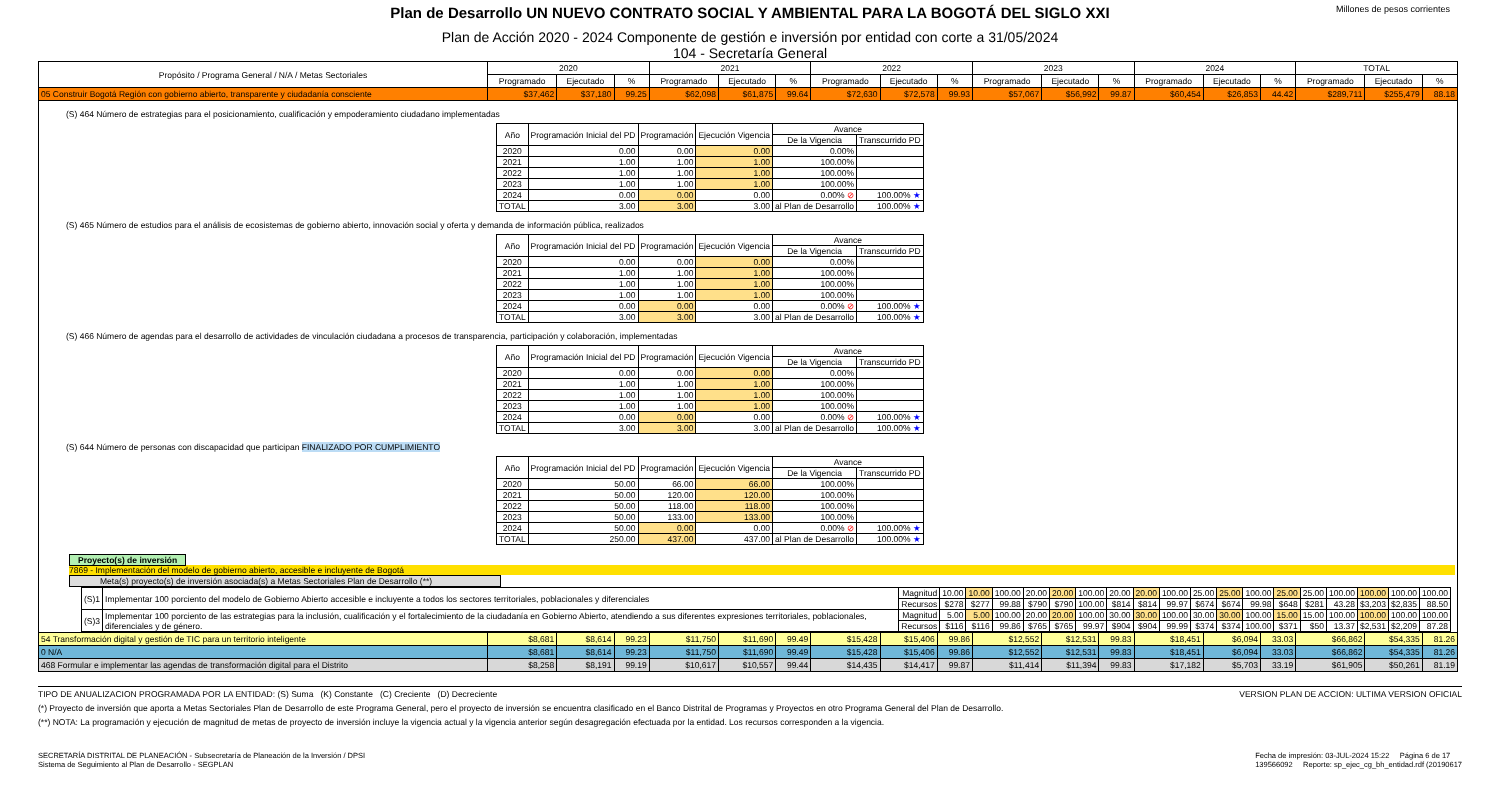Plan de Desarrollo UN NUEVO CONTRATO SOCIAL Y AMBIENTAL PARA LA BOGOTÁ DEL SIGLO XXI
Millones de pesos corrientes
Plan de Acción 2020 - 2024 Componente de gestión e inversión por entidad con corte a 31/05/2024
104 - Secretaría General
| Propósito / Programa General / N/A / Metas Sectoriales | 2020 | | | 2021 | | | 2022 | | | 2023 | | | 2024 | | | TOTAL | | |
| --- | --- | --- | --- | --- | --- | --- | --- | --- | --- | --- | --- | --- | --- | --- | --- | --- | --- | --- |
| | Programado | Ejecutado | % | Programado | Ejecutado | % | Programado | Ejecutado | % | Programado | Ejecutado | % | Programado | Ejecutado | % | Programado | Ejecutado | % |
| 05 Construir Bogotá Región con gobierno abierto, transparente y ciudadanía consciente | $37,462 | $37,180 | 99.25 | $62,098 | $61,875 | 99.64 | $72,630 | $72,578 | 99.93 | $57,067 | $56,992 | 99.87 | $60,454 | $26,853 | 44.42 | $289,711 | $255,479 | 88.18 |
| (S) 464 Número de estrategias para el posicionamiento, cualificación y empoderamiento ciudadano implementadas / Año / Programación Inicial del PD / Programación / Ejecución Vigencia / Avance / / / / / / / De la Vigencia / Transcurrido PD / / 2020 / 0.00 / 0.00 / 0.00 / 0.00% / / / 2021 / 1.00 / 1.00 / 1.00 / 100.00% / / / 2022 / 1.00 / 1.00 / 1.00 / 100.00% / / / 2023 / 1.00 / 1.00 / 1.00 / 100.00% / / / 2024 / 0.00 / 0.00 / 0.00 / 0.00% ⊘ / 100.00% ★ / / TOTAL / 3.00 / 3.00 / 3.00 / al Plan de Desarrollo / 100.00% ★ / (S) 465 Número de estudios para el análisis de ecosistemas de gobierno abierto, innovación social y oferta y demanda de información pública, realizados / Año / Programación Inicial del PD / Programación / Ejecución Vigencia / Avance / / / / / / / De la Vigencia / Transcurrido PD / / 2020 / 0.00 / 0.00 / 0.00 / 0.00% / / / 2021 / 1.00 / 1.00 / 1.00 / 100.00% / / / 2022 / 1.00 / 1.00 / 1.00 / 100.00% / / / 2023 / 1.00 / 1.00 / 1.00 / 100.00% / / / 2024 / 0.00 / 0.00 / 0.00 / 0.00% ⊘ / 100.00% ★ / / TOTAL / 3.00 / 3.00 / 3.00 / al Plan de Desarrollo / 100.00% ★ / (S) 466 Número de agendas para el desarrollo de actividades de vinculación ciudadana a procesos de transparencia, participación y colaboración, implementadas / Año / Programación Inicial del PD / Programación / Ejecución Vigencia / Avance / / / / / / / De la Vigencia / Transcurrido PD / / 2020 / 0.00 / 0.00 / 0.00 / 0.00% / / / 2021 / 1.00 / 1.00 / 1.00 / 100.00% / / / 2022 / 1.00 / 1.00 / 1.00 / 100.00% / / / 2023 / 1.00 / 1.00 / 1.00 / 100.00% / / / 2024 / 0.00 / 0.00 / 0.00 / 0.00% ⊘ / 100.00% ★ / / TOTAL / 3.00 / 3.00 / 3.00 / al Plan de Desarrollo / 100.00% ★ / (S) 644 Número de personas con discapacidad que participan FINALIZADO POR CUMPLIMIENTO / Año / Programación Inicial del PD / Programación / Ejecución Vigencia / Avance / / / / / / / De la Vigencia / Transcurrido PD / / 2020 / 50.00 / 66.00 / 66.00 / 100.00% / / / 2021 / 50.00 / 120.00 / 120.00 / 100.00% / / / 2022 / 50.00 / 118.00 / 118.00 / 100.00% / / / 2023 / 50.00 / 133.00 / 133.00 / 100.00% / / / 2024 / 50.00 / 0.00 / 0.00 / 0.00% ⊘ / 100.00% ★ / / TOTAL / 250.00 / 437.00 / 437.00 / al Plan de Desarrollo / 100.00% ★ / Proyecto(s) de inversión 7869 - Implementación del modelo de gobierno abierto, accesible e incluyente de Bogotá Meta(s) proyecto(s) de inversión asociada(s) a Metas Sectoriales Plan de Desarrollo (**) / (S)1 / Implementar 100 porciento del modelo de Gobierno Abierto accesible e incluyente a todos los sectores territoriales, poblacionales y diferenciales / Magnitud / 10.00 / 10.00 / 100.00 / 20.00 / 20.00 / 100.00 / 20.00 / 20.00 / 100.00 / 25.00 / 25.00 / 100.00 / 25.00 / 25.00 / 100.00 / 100.00 / 100.00 / 100.00 / / / / Recursos / $278 / $277 / 99.88 / $790 / $790 / 100.00 / $814 / $814 / 99.97 / $674 / $674 / 99.98 / $648 / $281 / 43.28 / $3,203 / $2,835 / 88.50 / / (S)3 / Implementar 100 porciento de las estrategias para la inclusión, cualificación y el fortalecimiento de la ciudadanía en Gobierno Abierto, atendiendo a sus diferentes expresiones territoriales, poblacionales, diferenciales y de género. / Magnitud / 5.00 / 5.00 / 100.00 / 20.00 / 20.00 / 100.00 / 30.00 / 30.00 / 100.00 / 30.00 / 30.00 / 100.00 / 15.00 / 15.00 / 100.00 / 100.00 / 100.00 / 100.00 / / / / Recursos / $116 / $116 / 99.86 / $765 / $765 / 99.97 / $904 / $904 / 99.99 / $374 / $374 / 100.00 / $371 / $50 / 13.37 / $2,531 / $2,209 / 87.28 / | | | | | | | | | | | | | | | | | | |
| 54 Transformación digital y gestión de TIC para un territorio inteligente | $8,681 | $8,614 | 99.23 | $11,750 | $11,690 | 99.49 | $15,428 | $15,406 | 99.86 | $12,552 | $12,531 | 99.83 | $18,451 | $6,094 | 33.03 | $66,862 | $54,335 | 81.26 |
| 0 N/A | $8,681 | $8,614 | 99.23 | $11,750 | $11,690 | 99.49 | $15,428 | $15,406 | 99.86 | $12,552 | $12,531 | 99.83 | $18,451 | $6,094 | 33.03 | $66,862 | $54,335 | 81.26 |
| 468 Formular e implementar las agendas de transformación digital para el Distrito | $8,258 | $8,191 | 99.19 | $10,617 | $10,557 | 99.44 | $14,435 | $14,417 | 99.87 | $11,414 | $11,394 | 99.83 | $17,182 | $5,703 | 33.19 | $61,905 | $50,261 | 81.19 |
TIPO DE ANUALIZACION PROGRAMADA POR LA ENTIDAD: (S) Suma (K) Constante (C) Creciente (D) Decreciente VERSION PLAN DE ACCION: ULTIMA VERSION OFICIAL
(*) Proyecto de inversión que aporta a Metas Sectoriales Plan de Desarrollo de este Programa General, pero el proyecto de inversión se encuentra clasificado en el Banco Distrital de Programas y Proyectos en otro Programa General del Plan de Desarrollo.
(**) NOTA: La programación y ejecución de magnitud de metas de proyecto de inversión incluye la vigencia actual y la vigencia anterior según desagregación efectuada por la entidad. Los recursos corresponden a la vigencia.
SECRETARÍA DISTRITAL DE PLANEACIÓN - Subsecretaría de Planeación de la Inversión / DPSI
Sistema de Seguimiento al Plan de Desarrollo - SEGPLAN
Fecha de impresión: 03-JUL-2024 15:22 Página 6 de 17
139566092 Reporte: sp_ejec_cg_bh_entidad.rdf (20190617